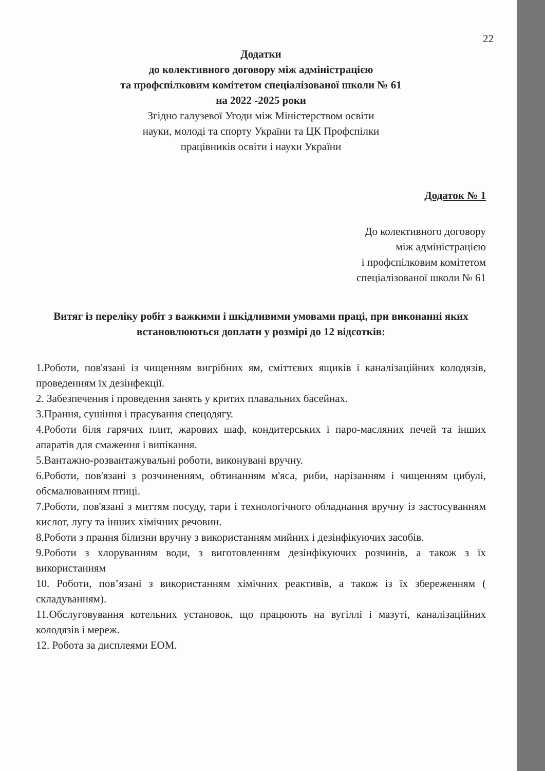22
Додатки
до колективного договору між адміністрацією
та профспілковим комітетом спеціалізованої школи № 61
на 2022 -2025 роки
Згідно галузевої Угоди між Міністерством освіти
науки, молоді та спорту України та ЦК Профспілки
працівників освіти і науки України
Додаток № 1
До колективного договору
між адміністрацією
і профспілковим комітетом
спеціалізованої школи № 61
Витяг із переліку робіт з важкими і шкідливими умовами праці, при виконанні яких
встановлюються доплати у розмірі до 12 відсотків:
1.Роботи, пов'язані із чищенням вигрібних ям, сміттєвих ящиків і каналізаційних колодязів, проведенням їх дезінфекції.
2. Забезпечення і проведення занять у критих плавальних басейнах.
3.Прання, сушіння і прасування спецодягу.
4.Роботи біля гарячих плит, жарових шаф, кондитерських і паро-масляних печей та інших апаратів для смаження і випікання.
5.Вантажно-розвантажувальні роботи, виконувані вручну.
6.Роботи, пов'язані з розчиненням, обтинанням м'яса, риби, нарізанням і чищенням цибулі, обсмалюванням птиці.
7.Роботи, пов'язані з миттям посуду, тари і технологічного обладнання вручну із застосуванням кислот, лугу та інших хімічних речовин.
8.Роботи з прання білизни вручну з використанням мийних і дезінфікуючих засобів.
9.Роботи з хлоруванням води, з виготовленням дезінфікуючих розчинів, а також з їх використанням
10. Роботи, пов’язані з використанням хімічних реактивів, а також із їх збереженням ( складуванням).
11.Обслуговування котельних установок, що працюють на вугіллі і мазуті, каналізаційних колодязів і мереж.
12. Робота за дисплеями ЕОМ.